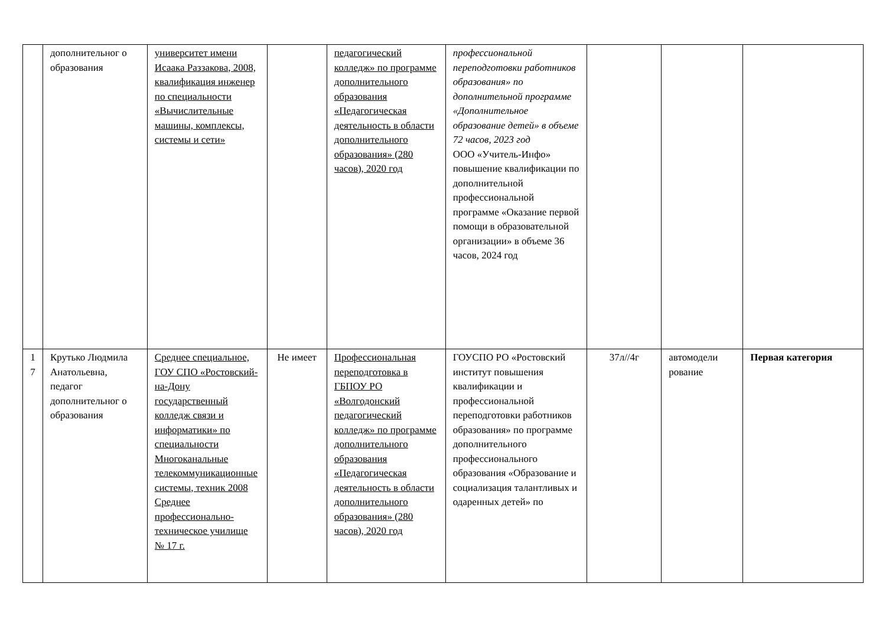| | дополнительног о образования | университет имени Исаака Раззакова, 2008, квалификация инженер по специальности «Вычислительные машины, комплексы, системы и сети» | | педагогический колледж» по программе дополнительного образования «Педагогическая деятельность в области дополнительного образования» (280 часов), 2020 год | профессиональной переподготовки работников образования» по дополнительной программе «Дополнительное образование детей» в объеме 72 часов, 2023 год ООО «Учитель-Инфо» повышение квалификации по дополнительной профессиональной программе «Оказание первой помощи в образовательной организации» в объеме 36 часов, 2024 год | | | |
| 1 7 | Крутько Людмила Анатольевна, педагог дополнительног о образования | Среднее специальное, ГОУ СПО «Ростовский-на-Дону государственный колледж связи и информатики» по специальности Многоканальные телекоммуникационные системы, техник 2008 Среднее профессионально-техническое училище № 17 г. | Не имеет | Профессиональная переподготовка в ГБПОУ РО «Волгодонский педагогический колледж» по программе дополнительного образования «Педагогическая деятельность в области дополнительного образования» (280 часов), 2020 год | ГОУСПО РО «Ростовский институт повышения квалификации и профессиональной переподготовки работников образования» по программе дополнительного профессионального образования «Образование и социализация талантливых и одаренных детей» по | 37л//4г | автомодели рование | Первая категория |